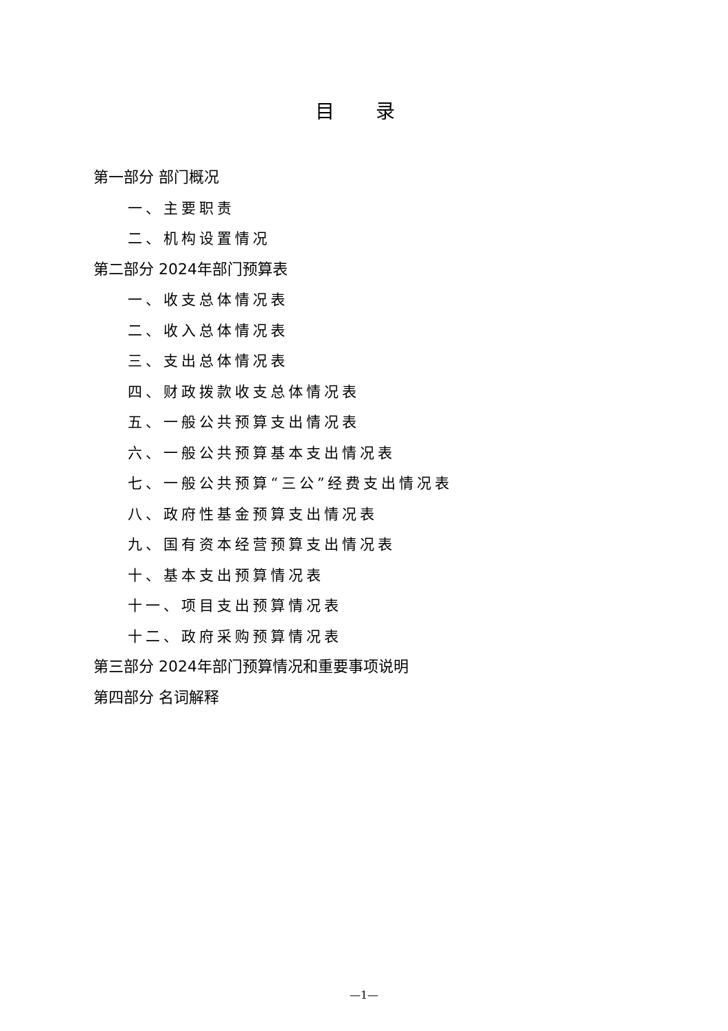目 录
第一部分 部门概况
一、主要职责
二、机构设置情况
第二部分 2024年部门预算表
一、收支总体情况表
二、收入总体情况表
三、支出总体情况表
四、财政拨款收支总体情况表
五、一般公共预算支出情况表
六、一般公共预算基本支出情况表
七、一般公共预算“三公”经费支出情况表
八、政府性基金预算支出情况表
九、国有资本经营预算支出情况表
十、基本支出预算情况表
十一、项目支出预算情况表
十二、政府采购预算情况表
第三部分 2024年部门预算情况和重要事项说明
第四部分 名词解释
—1—